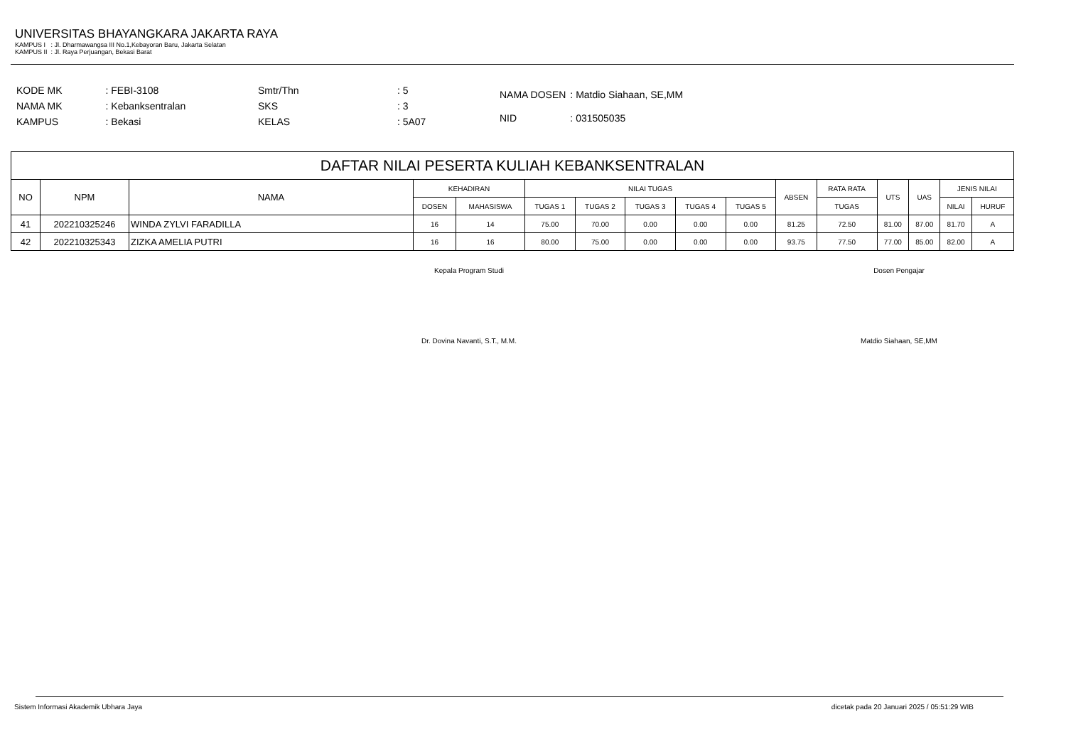UNIVERSITAS BHAYANGKARA JAKARTA RAYA
KAMPUS I : Jl. Dharmawangsa III No.1,Kebayoran Baru, Jakarta Selatan
KAMPUS II : Jl. Raya Perjuangan, Bekasi Barat
| KODE MK | : FEBI-3108 |
| NAMA MK | : Kebanksentralan |
| KAMPUS | : Bekasi |
| Smtr/Thn | : 5 |
| SKS | : 3 |
| KELAS | : 5A07 |
| NAMA DOSEN | : Matdio Siahaan, SE,MM |
| NID | : 031505035 |
| DAFTAR NILAI PESERTA KULIAH KEBANKSENTRALAN | | | | | | | | | | | | | | | |
| --- | --- | --- | --- | --- | --- | --- | --- | --- | --- | --- | --- | --- | --- | --- | --- |
| NO | NPM | NAMA | KEHADIRAN | | NILAI TUGAS | | | | | ABSEN | RATA RATA | UTS | UAS | JENIS NILAI | |
| | | | DOSEN | MAHASISWA | TUGAS 1 | TUGAS 2 | TUGAS 3 | TUGAS 4 | TUGAS 5 | | TUGAS | | | NILAI | HURUF |
| 41 | 202210325246 | WINDA ZYLVI FARADILLA | 16 | 14 | 75.00 | 70.00 | 0.00 | 0.00 | 0.00 | 81.25 | 72.50 | 81.00 | 87.00 | 81.70 | A |
| 42 | 202210325343 | ZIZKA AMELIA PUTRI | 16 | 16 | 80.00 | 75.00 | 0.00 | 0.00 | 0.00 | 93.75 | 77.50 | 77.00 | 85.00 | 82.00 | A |
Kepala Program Studi
Dr. Dovina Navanti, S.T., M.M.
Dosen Pengajar
Matdio Siahaan, SE,MM
Sistem Informasi Akademik Ubhara Jaya dicetak pada 20 Januari 2025 / 05:51:29 WIB